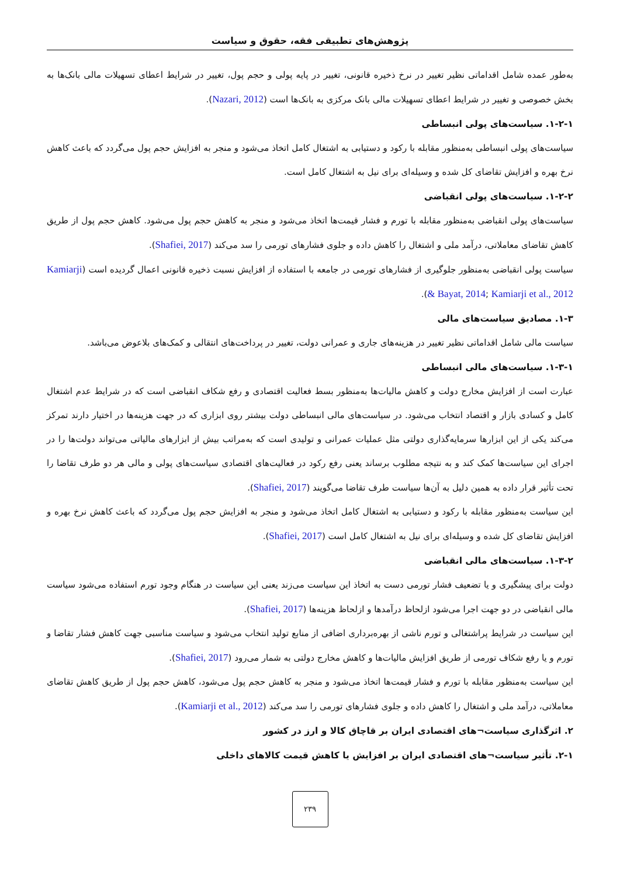پژوهش‌های تطبیقی فقه، حقوق و سیاست
به‌طور عمده شامل اقداماتی نظیر تغییر در نرخ ذخیره قانونی، تغییر در پایه پولی و حجم پول، تغییر در شرایط اعطای تسهیلات مالی بانک‌ها به بخش خصوصی و تغییر در شرایط اعطای تسهیلات مالی بانک مرکزی به بانک‌ها است (Nazari, 2012).
۱-۲-۱. سیاست‌های پولی انبساطی
سیاست‌های پولی انبساطی به‌منظور مقابله با رکود و دستیابی به اشتغال کامل اتخاذ می‌شود و منجر به افزایش حجم پول می‌گردد که باعث کاهش نرخ بهره و افزایش تقاضای کل شده و وسیله‌ای برای نیل به اشتغال کامل است.
۱-۲-۲. سیاست‌های پولی انقباضی
سیاست‌های پولی انقباضی به‌منظور مقابله با تورم و فشار قیمت‌ها اتخاذ می‌شود و منجر به کاهش حجم پول می‌شود. کاهش حجم پول از طریق کاهش تقاضای معاملاتی، درآمد ملی و اشتغال را کاهش داده و جلوی فشارهای تورمی را سد می‌کند (Shafiei, 2017).
سیاست پولی انقباضی به‌منظور جلوگیری از فشارهای تورمی در جامعه با استفاده از افزایش نسبت ذخیره قانونی اعمال گردیده است (Kamiarji & Bayat, 2014; Kamiarji et al., 2012).
۱-۳. مصادیق سیاست‌های مالی
سیاست مالی شامل اقداماتی نظیر تغییر در هزینه‌های جاری و عمرانی دولت، تغییر در پرداخت‌های انتقالی و کمک‌های بلاعوض می‌باشد.
۱-۳-۱. سیاست‌های مالی انبساطی
عبارت است از افزایش مخارج دولت و کاهش مالیات‌ها به‌منظور بسط فعالیت اقتصادی و رفع شکاف انقباضی است که در شرایط عدم اشتغال کامل و کسادی بازار و اقتصاد انتخاب می‌شود. در سیاست‌های مالی انبساطی دولت بیشتر روی ابزاری که در جهت هزینه‌ها در اختیار دارند تمرکز می‌کند یکی از این ابزارها سرمایه‌گذاری دولتی مثل عملیات عمرانی و تولیدی است که به‌مراتب بیش از ابزارهای مالیاتی می‌تواند دولت‌ها را در اجرای این سیاست‌ها کمک کند و به نتیجه مطلوب برساند یعنی رفع رکود در فعالیت‌های اقتصادی سیاست‌های پولی و مالی هر دو طرف تقاضا را تحت تأثیر قرار داده به همین دلیل به آن‌ها سیاست طرف تقاضا می‌گویند (Shafiei, 2017).
این سیاست به‌منظور مقابله با رکود و دستیابی به اشتغال کامل اتخاذ می‌شود و منجر به افزایش حجم پول می‌گردد که باعث کاهش نرخ بهره و افزایش تقاضای کل شده و وسیله‌ای برای نیل به اشتغال کامل است (Shafiei, 2017).
۱-۳-۲. سیاست‌های مالی انقباضی
دولت برای پیشگیری و یا تضعیف فشار تورمی دست به اتخاذ این سیاست می‌زند یعنی این سیاست در هنگام وجود تورم استفاده می‌شود سیاست مالی انقباضی در دو جهت اجرا می‌شود ازلحاظ درآمدها و ازلحاظ هزینه‌ها (Shafiei, 2017).
این سیاست در شرایط پراشتغالی و تورم ناشی از بهره‌برداری اضافی از منابع تولید انتخاب می‌شود و سیاست مناسبی جهت کاهش فشار تقاضا و تورم و یا رفع شکاف تورمی از طریق افزایش مالیات‌ها و کاهش مخارج دولتی به شمار می‌رود (Shafiei, 2017).
این سیاست به‌منظور مقابله با تورم و فشار قیمت‌ها اتخاذ می‌شود و منجر به کاهش حجم پول می‌شود، کاهش حجم پول از طریق کاهش تقاضای معاملاتی، درآمد ملی و اشتغال را کاهش داده و جلوی فشارهای تورمی را سد می‌کند (Kamiarji et al., 2012).
۲. اثرگذاری سیاست¬های اقتصادی ایران بر قاچاق کالا و ارز در کشور
۲-۱. تأثیر سیاست¬های اقتصادی ایران بر افزایش یا کاهش قیمت کالاهای داخلی
۲۳۹